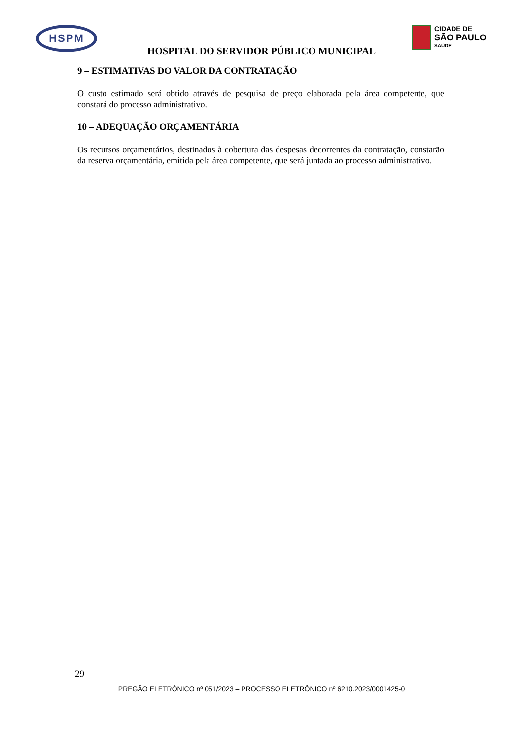HSPM
CIDADE DE
SÃO PAULO
SAÚDE
HOSPITAL DO SERVIDOR PÚBLICO MUNICIPAL
9 – ESTIMATIVAS DO VALOR DA CONTRATAÇÃO
O custo estimado será obtido através de pesquisa de preço elaborada pela área competente, que constará do processo administrativo.
10 – ADEQUAÇÃO ORÇAMENTÁRIA
Os recursos orçamentários, destinados à cobertura das despesas decorrentes da contratação, constarão da reserva orçamentária, emitida pela área competente, que será juntada ao processo administrativo.
29
PREGÃO ELETRÔNICO nº 051/2023 – PROCESSO ELETRÔNICO nº 6210.2023/0001425-0